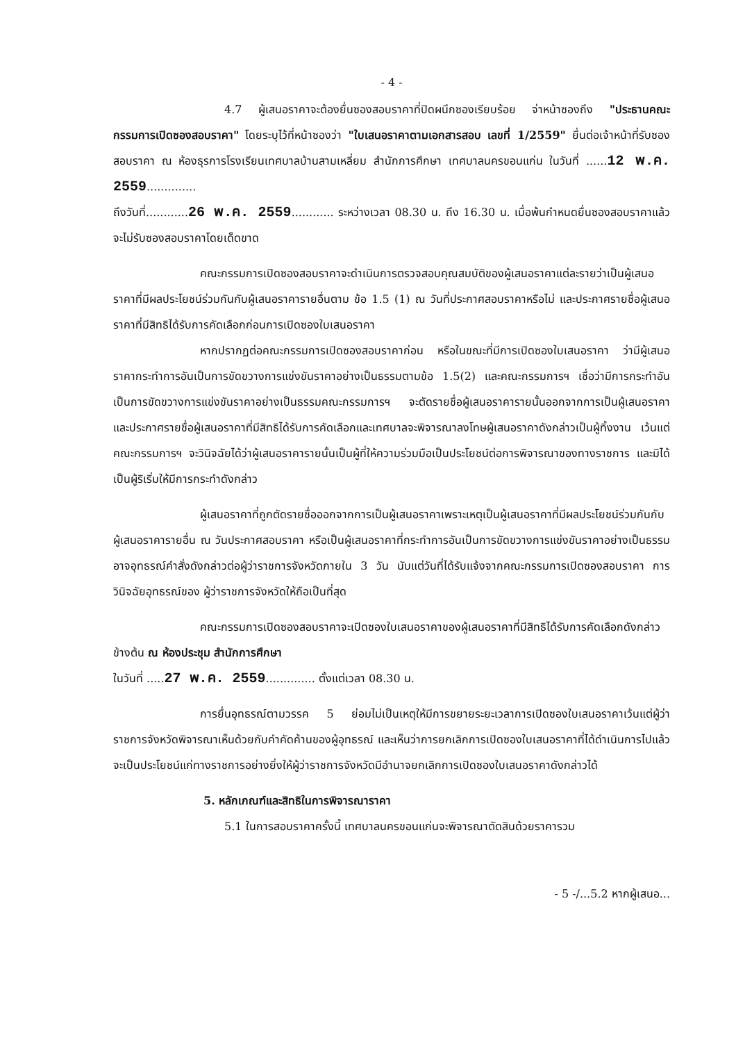- 4 -
4.7 ผู้เสนอราคาจะต้องยื่นซองสอบราคาที่ปิดผนึกซองเรียบร้อย จ่าหน้าซองถึง "ประธานคณะกรรมการเปิดซองสอบราคา" โดยระบุไว้ที่หน้าซองว่า "ใบเสนอราคาตามเอกสารสอบ เลขที่ 1/2559" ยื่นต่อเจ้าหน้าที่รับซองสอบราคา ณ ห้องธุรการโรงเรียนเทศบาลบ้านสามเหลี่ยม สำนักการศึกษา เทศบาลนครขอนแก่น ในวันที่ ......12 พ.ค. 2559..............
ถึงวันที่............26 พ.ค. 2559............ ระหว่างเวลา 08.30 น. ถึง 16.30 น. เมื่อพ้นกำหนดยื่นซองสอบราคาแล้ว จะไม่รับซองสอบราคาโดยเด็ดขาด
คณะกรรมการเปิดซองสอบราคาจะดำเนินการตรวจสอบคุณสมบัติของผู้เสนอราคาแต่ละรายว่าเป็นผู้เสนอราคาที่มีผลประโยชน์ร่วมกันกับผู้เสนอราคารายอื่นตาม ข้อ 1.5 (1) ณ วันที่ประกาศสอบราคาหรือไม่ และประกาศรายชื่อผู้เสนอราคาที่มีสิทธิได้รับการคัดเลือกก่อนการเปิดซองใบเสนอราคา
หากปรากฏต่อคณะกรรมการเปิดซองสอบราคาก่อน หรือในขณะที่มีการเปิดซองใบเสนอราคา ว่ามีผู้เสนอราคากระทำการอันเป็นการขัดขวางการแข่งขันราคาอย่างเป็นธรรมตามข้อ 1.5(2) และคณะกรรมการฯ เชื่อว่ามีการกระทำอันเป็นการขัดขวางการแข่งขันราคาอย่างเป็นธรรมคณะกรรมการฯ จะตัดรายชื่อผู้เสนอราคารายนั้นออกจากการเป็นผู้เสนอราคา และประกาศรายชื่อผู้เสนอราคาที่มีสิทธิได้รับการคัดเลือกและเทศบาลจะพิจารณาลงโทษผู้เสนอราคาดังกล่าวเป็นผู้ทิ้งงาน เว้นแต่คณะกรรมการฯ จะวินิจฉัยได้ว่าผู้เสนอราคารายนั้นเป็นผู้ที่ให้ความร่วมมือเป็นประโยชน์ต่อการพิจารณาของทางราชการ และมิได้เป็นผู้ริเริ่มให้มีการกระทำดังกล่าว
ผู้เสนอราคาที่ถูกตัดรายชื่อออกจากการเป็นผู้เสนอราคาเพราะเหตุเป็นผู้เสนอราคาที่มีผลประโยชน์ร่วมกันกับผู้เสนอราคารายอื่น ณ วันประกาศสอบราคา หรือเป็นผู้เสนอราคาที่กระทำการอันเป็นการขัดขวางการแข่งขันราคาอย่างเป็นธรรม อาจอุทธรณ์คำสั่งดังกล่าวต่อผู้ว่าราชการจังหวัดภายใน 3 วัน นับแต่วันที่ได้รับแจ้งจากคณะกรรมการเปิดซองสอบราคา การวินิจฉัยอุทธรณ์ของ ผู้ว่าราชการจังหวัดให้ถือเป็นที่สุด
คณะกรรมการเปิดซองสอบราคาจะเปิดซองใบเสนอราคาของผู้เสนอราคาที่มีสิทธิได้รับการคัดเลือกดังกล่าวข้างต้น ณ ห้องประชุม สำนักการศึกษา
ในวันที่ .....27 พ.ค. 2559.............. ตั้งแต่เวลา 08.30 น.
การยื่นอุทธรณ์ตามวรรค 5 ย่อมไม่เป็นเหตุให้มีการขยายระยะเวลาการเปิดซองใบเสนอราคาเว้นแต่ผู้ว่าราชการจังหวัดพิจารณาเห็นด้วยกับคำคัดค้านของผู้อุทธรณ์ และเห็นว่าการยกเลิกการเปิดซองใบเสนอราคาที่ได้ดำเนินการไปแล้ว จะเป็นประโยชน์แก่ทางราชการอย่างยิ่งให้ผู้ว่าราชการจังหวัดมีอำนาจยกเลิกการเปิดซองใบเสนอราคาดังกล่าวได้
5. หลักเกณฑ์และสิทธิในการพิจารณาราคา
5.1 ในการสอบราคาครั้งนี้ เทศบาลนครขอนแก่นจะพิจารณาตัดสินด้วยราคารวม
- 5 -/...5.2 หากผู้เสนอ...